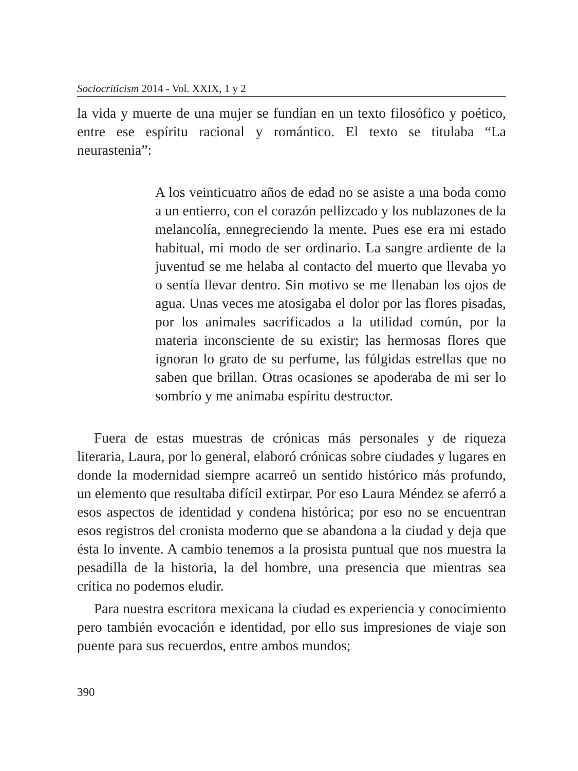Sociocriticism 2014 - Vol. XXIX, 1 y 2
la vida y muerte de una mujer se fundían en un texto filosófico y poético, entre ese espíritu racional y romántico. El texto se titulaba “La neurastenia”:
A los veinticuatro años de edad no se asiste a una boda como a un entierro, con el corazón pellizcado y los nublazones de la melancolía, ennegreciendo la mente. Pues ese era mi estado habitual, mi modo de ser ordinario. La sangre ardiente de la juventud se me helaba al contacto del muerto que llevaba yo o sentía llevar dentro. Sin motivo se me llenaban los ojos de agua. Unas veces me atosigaba el dolor por las flores pisadas, por los animales sacrificados a la utilidad común, por la materia inconsciente de su existir; las hermosas flores que ignoran lo grato de su perfume, las fúlgidas estrellas que no saben que brillan. Otras ocasiones se apoderaba de mi ser lo sombrío y me animaba espíritu destructor.
Fuera de estas muestras de crónicas más personales y de riqueza literaria, Laura, por lo general, elaboró crónicas sobre ciudades y lugares en donde la modernidad siempre acarreó un sentido histórico más profundo, un elemento que resultaba difícil extirpar. Por eso Laura Méndez se aferró a esos aspectos de identidad y condena histórica; por eso no se encuentran esos registros del cronista moderno que se abandona a la ciudad y deja que ésta lo invente. A cambio tenemos a la prosista puntual que nos muestra la pesadilla de la historia, la del hombre, una presencia que mientras sea crítica no podemos eludir.
Para nuestra escritora mexicana la ciudad es experiencia y conocimiento pero también evocación e identidad, por ello sus impresiones de viaje son puente para sus recuerdos, entre ambos mundos;
390